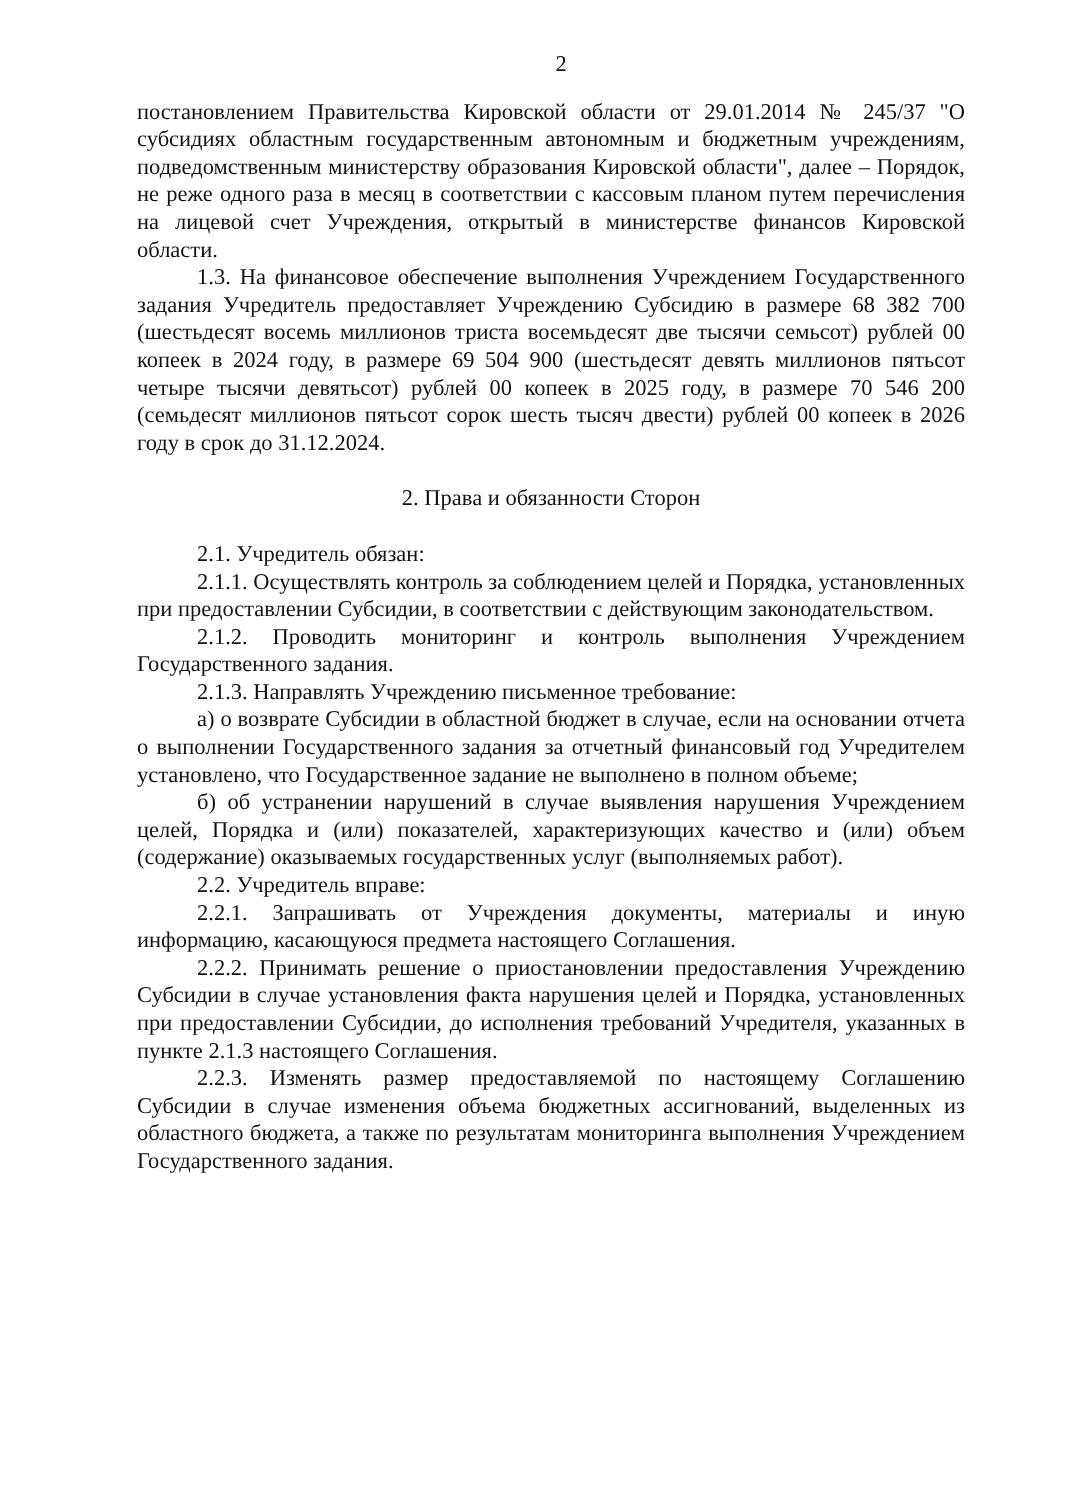2
постановлением Правительства Кировской области от 29.01.2014 № 245/37 "О субсидиях областным государственным автономным и бюджетным учреждениям, подведомственным министерству образования Кировской области", далее – Порядок, не реже одного раза в месяц в соответствии с кассовым планом путем перечисления на лицевой счет Учреждения, открытый в министерстве финансов Кировской области.
1.3. На финансовое обеспечение выполнения Учреждением Государственного задания Учредитель предоставляет Учреждению Субсидию в размере 68 382 700 (шестьдесят восемь миллионов триста восемьдесят две тысячи семьсот) рублей 00 копеек в 2024 году, в размере 69 504 900 (шестьдесят девять миллионов пятьсот четыре тысячи девятьсот) рублей 00 копеек в 2025 году, в размере 70 546 200 (семьдесят миллионов пятьсот сорок шесть тысяч двести) рублей 00 копеек в 2026 году в срок до 31.12.2024.
2. Права и обязанности Сторон
2.1. Учредитель обязан:
2.1.1. Осуществлять контроль за соблюдением целей и Порядка, установленных при предоставлении Субсидии, в соответствии с действующим законодательством.
2.1.2. Проводить мониторинг и контроль выполнения Учреждением Государственного задания.
2.1.3. Направлять Учреждению письменное требование:
а) о возврате Субсидии в областной бюджет в случае, если на основании отчета о выполнении Государственного задания за отчетный финансовый год Учредителем установлено, что Государственное задание не выполнено в полном объеме;
б) об устранении нарушений в случае выявления нарушения Учреждением целей, Порядка и (или) показателей, характеризующих качество и (или) объем (содержание) оказываемых государственных услуг (выполняемых работ).
2.2. Учредитель вправе:
2.2.1. Запрашивать от Учреждения документы, материалы и иную информацию, касающуюся предмета настоящего Соглашения.
2.2.2. Принимать решение о приостановлении предоставления Учреждению Субсидии в случае установления факта нарушения целей и Порядка, установленных при предоставлении Субсидии, до исполнения требований Учредителя, указанных в пункте 2.1.3 настоящего Соглашения.
2.2.3. Изменять размер предоставляемой по настоящему Соглашению Субсидии в случае изменения объема бюджетных ассигнований, выделенных из областного бюджета, а также по результатам мониторинга выполнения Учреждением Государственного задания.